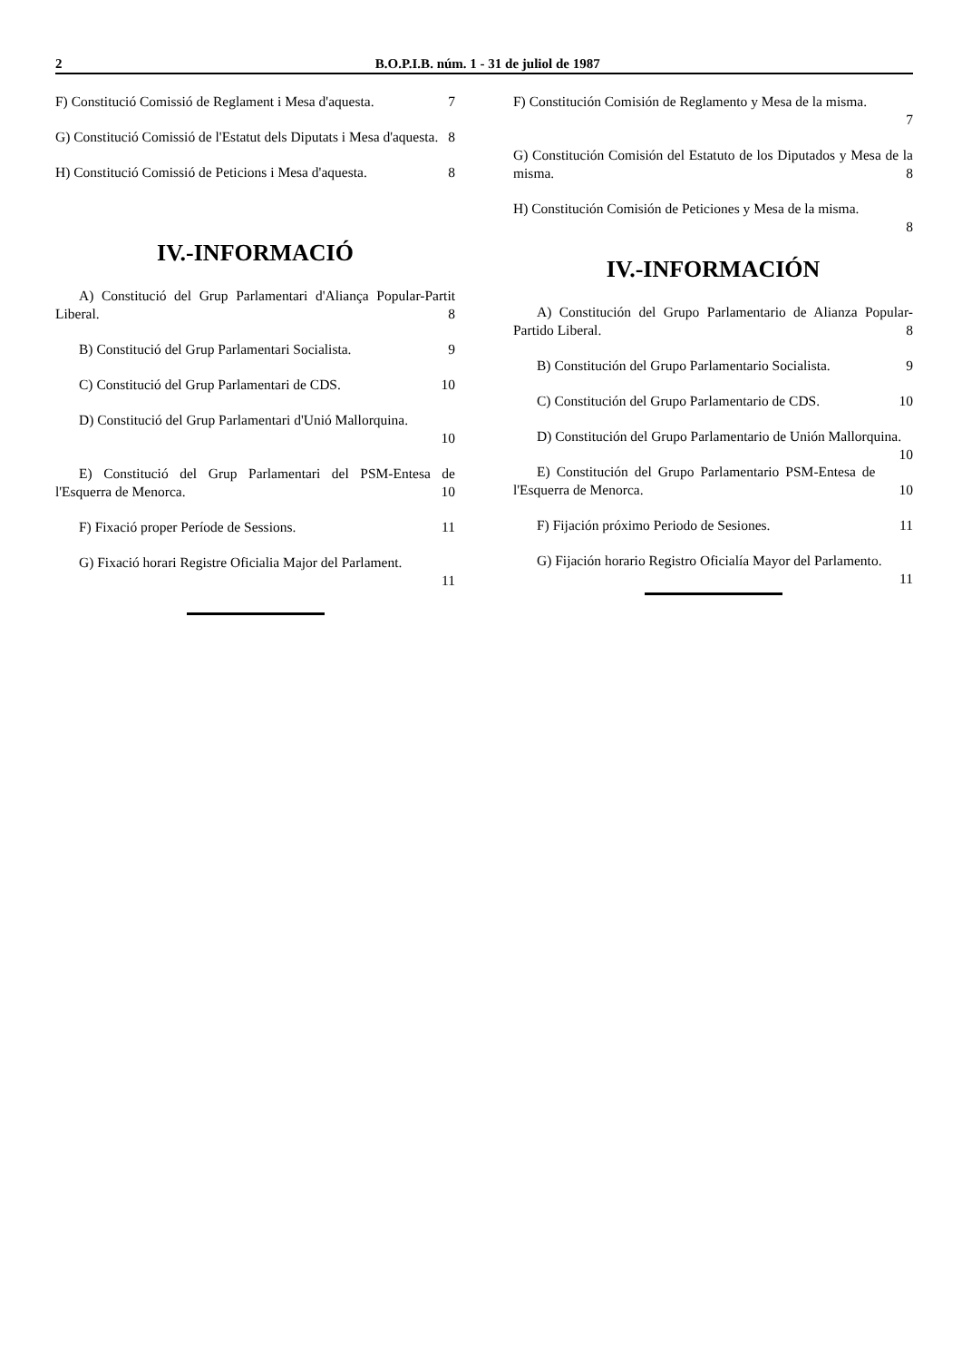2 B.O.P.I.B. núm. 1 - 31 de juliol de 1987
F) Constitució Comissió de Reglament i Mesa d'aquesta. 7
G) Constitució Comissió de l'Estatut dels Diputats i Mesa d'aquesta. 8
H) Constitució Comissió de Peticions i Mesa d'aquesta. 8
IV.-INFORMACIÓ
A) Constitució del Grup Parlamentari d'Aliança Popular-Partit Liberal. 8
B) Constitució del Grup Parlamentari Socialista. 9
C) Constitució del Grup Parlamentari de CDS. 10
D) Constitució del Grup Parlamentari d'Unió Mallorquina.
10
E) Constitució del Grup Parlamentari del PSM-Entesa de l'Esquerra de Menorca. 10
F) Fixació proper Període de Sessions. 11
G) Fixació horari Registre Oficialia Major del Parlament.
11
F) Constitución Comisión de Reglamento y Mesa de la misma.
7
G) Constitución Comisión del Estatuto de los Diputados y Mesa de la misma. 8
H) Constitución Comisión de Peticiones y Mesa de la misma.
8
IV.-INFORMACIÓN
A) Constitución del Grupo Parlamentario de Alianza Popular-Partido Liberal. 8
B) Constitución del Grupo Parlamentario Socialista. 9
C) Constitución del Grupo Parlamentario de CDS. 10
D) Constitución del Grupo Parlamentario de Unión Mallorquina. 10
E) Constitución del Grupo Parlamentario PSM-Entesa de l'Esquerra de Menorca. 10
F) Fijación próximo Periodo de Sesiones. 11
G) Fijación horario Registro Oficialía Mayor del Parlamento. 11